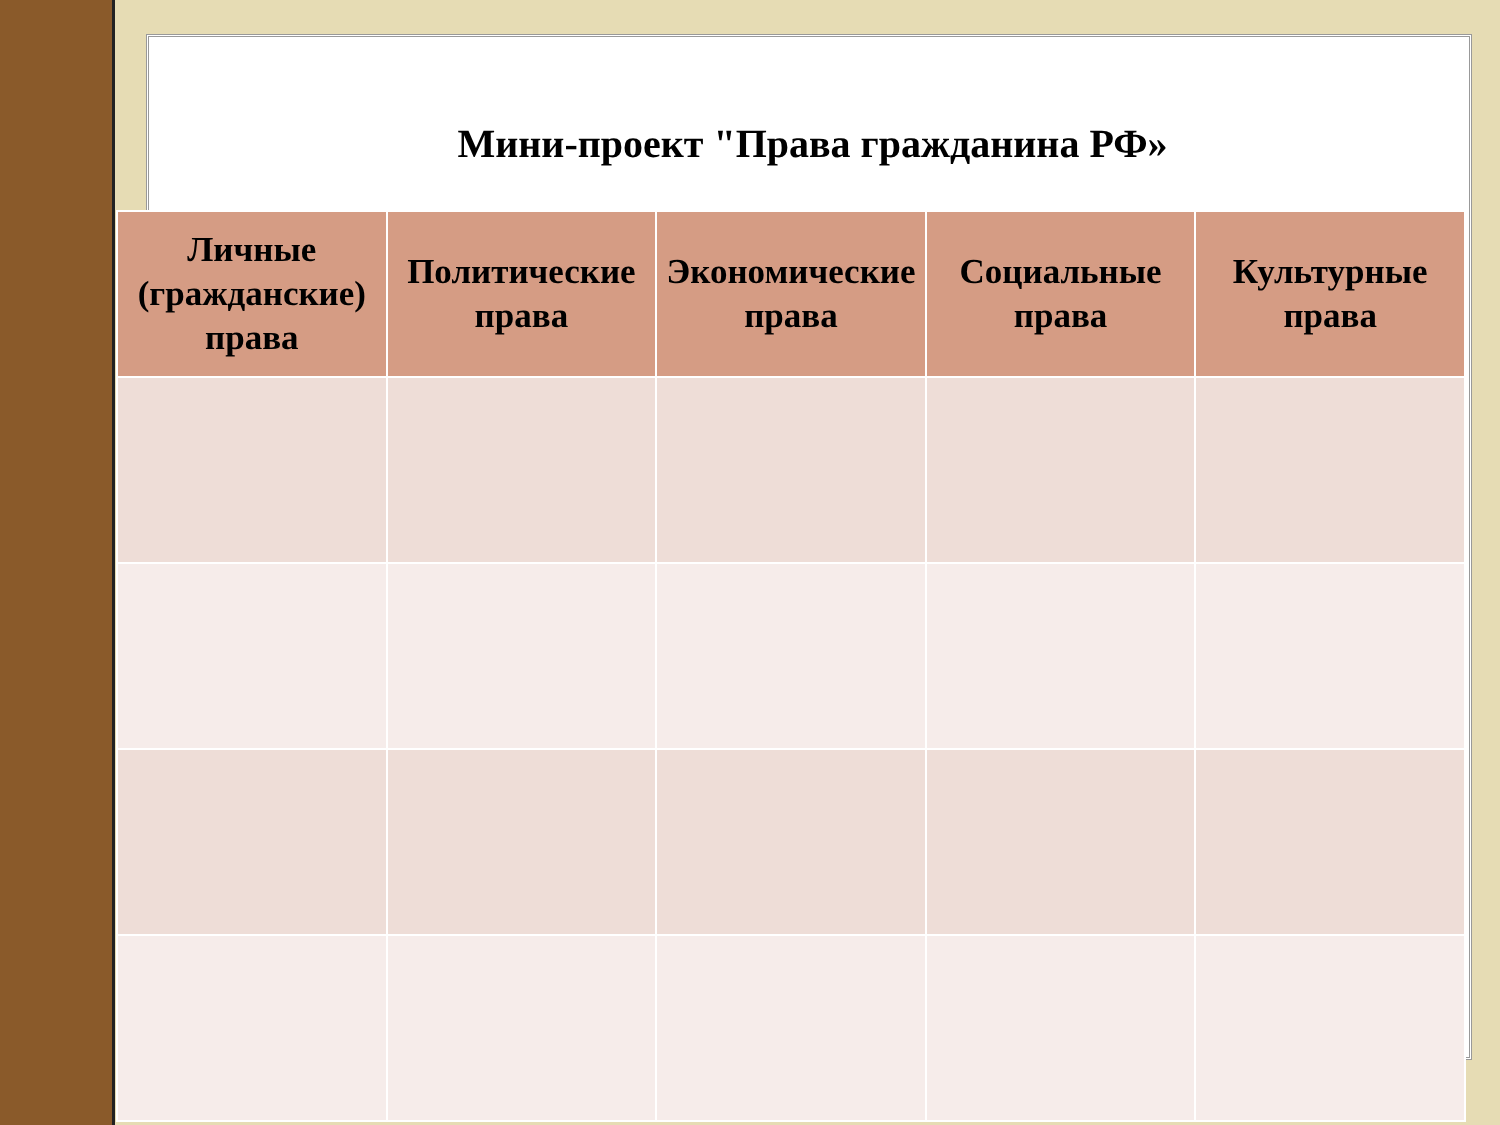Мини-проект "Права гражданина РФ»
| Личные (гражданские) права | Политические права | Экономические права | Социальные права | Культурные права |
| --- | --- | --- | --- | --- |